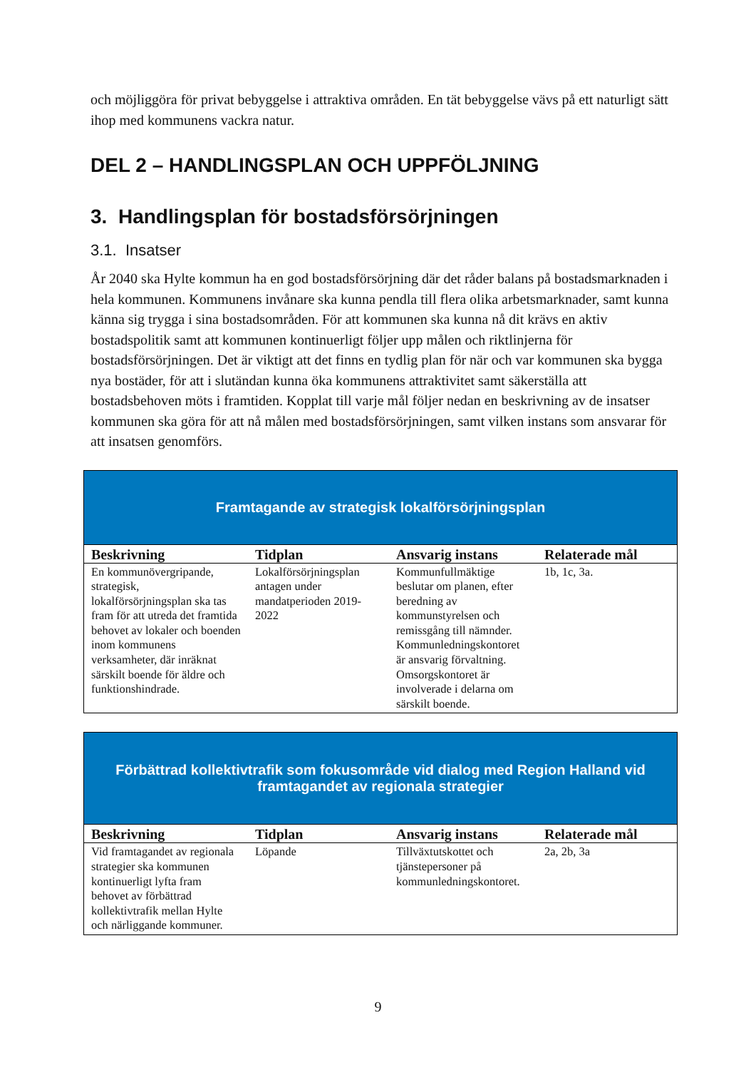och möjliggöra för privat bebyggelse i attraktiva områden. En tät bebyggelse vävs på ett naturligt sätt ihop med kommunens vackra natur.
DEL 2 – HANDLINGSPLAN OCH UPPFÖLJNING
3. Handlingsplan för bostadsförsörjningen
3.1. Insatser
År 2040 ska Hylte kommun ha en god bostadsförsörjning där det råder balans på bostadsmarknaden i hela kommunen. Kommunens invånare ska kunna pendla till flera olika arbetsmarknader, samt kunna känna sig trygga i sina bostadsområden. För att kommunen ska kunna nå dit krävs en aktiv bostadspolitik samt att kommunen kontinuerligt följer upp målen och riktlinjerna för bostadsförsörjningen. Det är viktigt att det finns en tydlig plan för när och var kommunen ska bygga nya bostäder, för att i slutändan kunna öka kommunens attraktivitet samt säkerställa att bostadsbehoven möts i framtiden. Kopplat till varje mål följer nedan en beskrivning av de insatser kommunen ska göra för att nå målen med bostadsförsörjningen, samt vilken instans som ansvarar för att insatsen genomförs.
| Framtagande av strategisk lokalförsörjningsplan | | | |
| Beskrivning | Tidplan | Ansvarig instans | Relaterade mål |
| En kommunövergripande, strategisk, lokalförsörjningsplan ska tas fram för att utreda det framtida behovet av lokaler och boenden inom kommunens verksamheter, där inräknat särskilt boende för äldre och funktionshindrade. | Lokalförsörjningsplan antagen under mandatperioden 2019-2022 | Kommunfullmäktige beslutar om planen, efter beredning av kommunstyrelsen och remissgång till nämnder. Kommunledningskontoret är ansvarig förvaltning. Omsorgskontoret är involverade i delarna om särskilt boende. | 1b, 1c, 3a. |
| Förbättrad kollektivtrafik som fokusområde vid dialog med Region Halland vid framtagandet av regionala strategier | | | |
| Beskrivning | Tidplan | Ansvarig instans | Relaterade mål |
| Vid framtagandet av regionala strategier ska kommunen kontinuerligt lyfta fram behovet av förbättrad kollektivtrafik mellan Hylte och närliggande kommuner. | Löpande | Tillväxtutskottet och tjänstepersoner på kommunledningskontoret. | 2a, 2b, 3a |
9